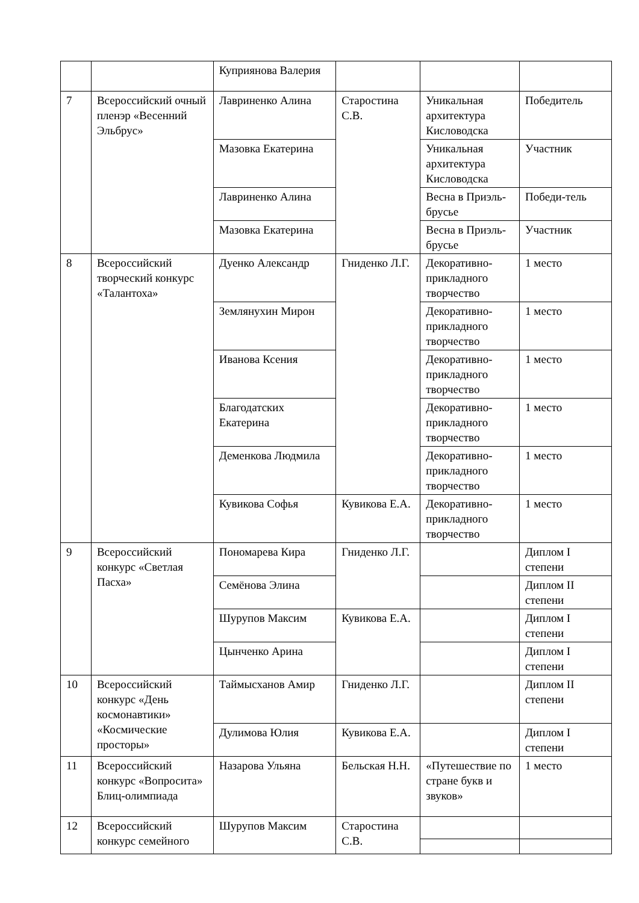| | | Куприянова Валерия | | | |
| 7 | Всероссийский очный пленэр «Весенний Эльбрус» | Лавриненко Алина | Старостина С.В. | Уникальная архитектура Кисловодска | Победитель |
| | | Мазовка Екатерина | | Уникальная архитектура Кисловодска | Участник |
| | | Лавриненко Алина | | Весна в Приэль-брусье | Победи-тель |
| | | Мазовка Екатерина | | Весна в Приэль-брусье | Участник |
| 8 | Всероссийский творческий конкурс «Талантоха» | Дуенко Александр | Гниденко Л.Г. | Декоративно-прикладного творчество | 1 место |
| | | Землянухин Мирон | | Декоративно-прикладного творчество | 1 место |
| | | Иванова Ксения | | Декоративно-прикладного творчество | 1 место |
| | | Благодатских Екатерина | | Декоративно-прикладного творчество | 1 место |
| | | Деменкова Людмила | | Декоративно-прикладного творчество | 1 место |
| | | Кувикова Софья | Кувикова Е.А. | Декоративно-прикладного творчество | 1 место |
| 9 | Всероссийский конкурс «Светлая Пасха» | Пономарева Кира | Гниденко Л.Г. | | Диплом I степени |
| | | Семёнова Элина | | | Диплом II степени |
| | | Шурупов Максим | Кувикова Е.А. | | Диплом I степени |
| | | Цынченко Арина | | | Диплом I степени |
| 10 | Всероссийский конкурс «День космонавтики» «Космические просторы» | Таймысханов Амир | Гниденко Л.Г. | | Диплом II степени |
| | | Дулимова Юлия | Кувикова Е.А. | | Диплом I степени |
| 11 | Всероссийский конкурс «Вопросита» Блиц-олимпиада | Назарова Ульяна | Бельская Н.Н. | «Путешествие по стране букв и звуков» | 1 место |
| 12 | Всероссийский конкурс семейного | Шурупов Максим | Старостина С.В. | | |